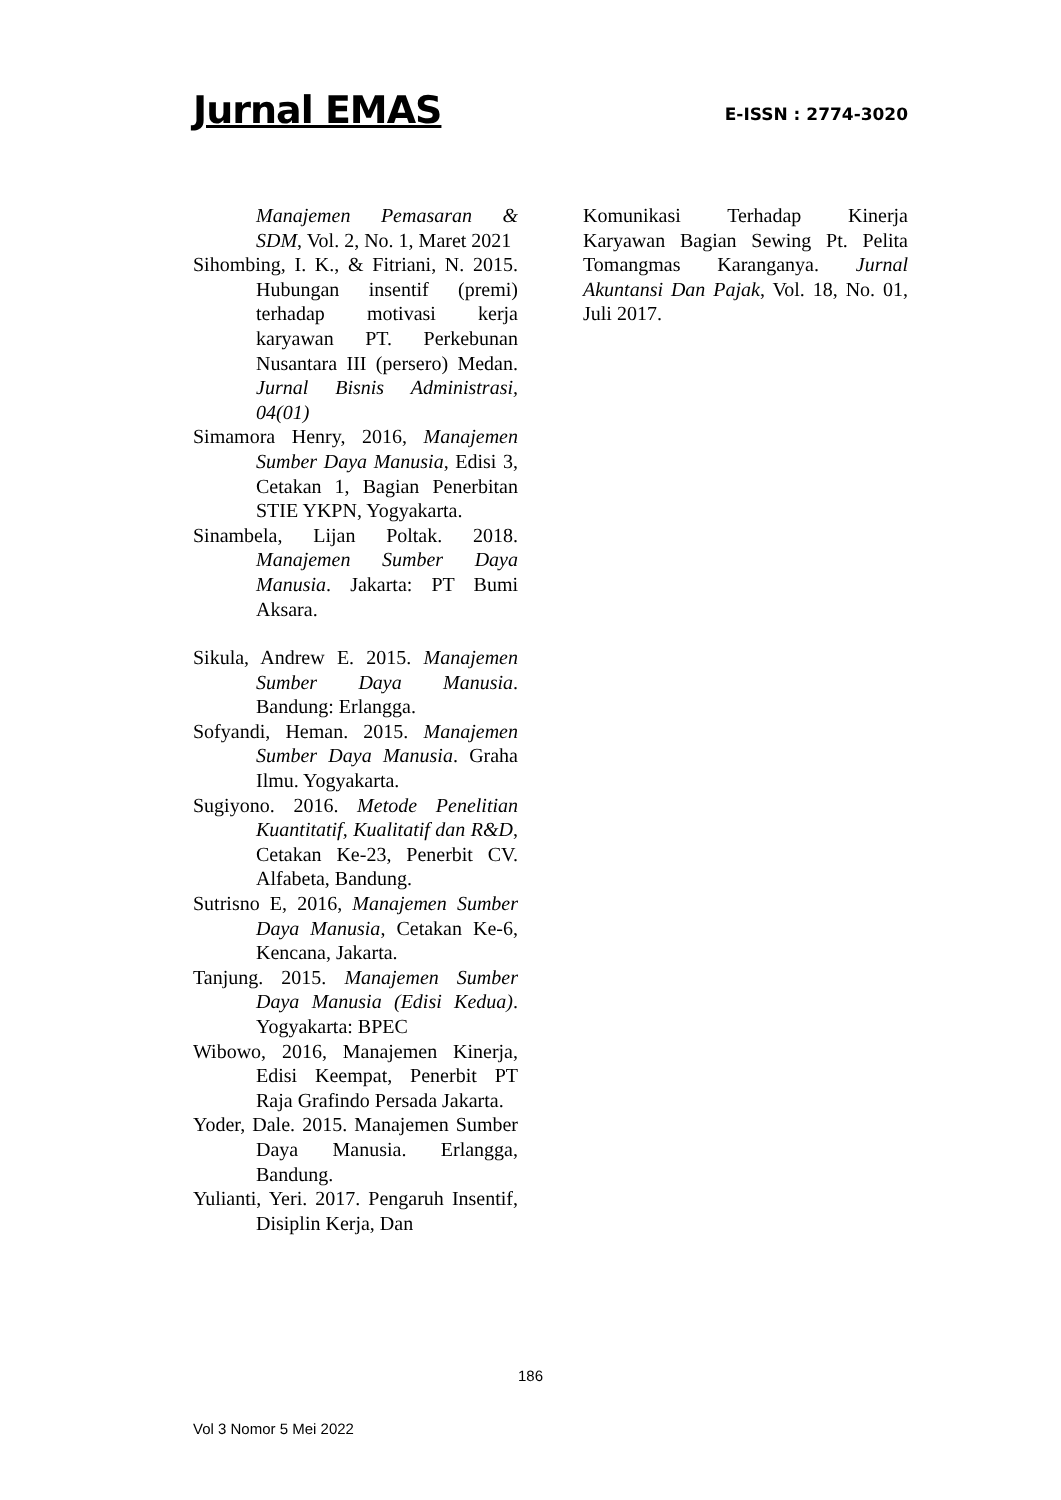Jurnal EMAS
E-ISSN : 2774-3020
Manajemen Pemasaran & SDM, Vol. 2, No. 1, Maret 2021
Sihombing, I. K., & Fitriani, N. 2015. Hubungan insentif (premi) terhadap motivasi kerja karyawan PT. Perkebunan Nusantara III (persero) Medan. Jurnal Bisnis Administrasi, 04(01)
Simamora Henry, 2016, Manajemen Sumber Daya Manusia, Edisi 3, Cetakan 1, Bagian Penerbitan STIE YKPN, Yogyakarta.
Sinambela, Lijan Poltak. 2018. Manajemen Sumber Daya Manusia. Jakarta: PT Bumi Aksara.
Sikula, Andrew E. 2015. Manajemen Sumber Daya Manusia. Bandung: Erlangga.
Sofyandi, Heman. 2015. Manajemen Sumber Daya Manusia. Graha Ilmu. Yogyakarta.
Sugiyono. 2016. Metode Penelitian Kuantitatif, Kualitatif dan R&D, Cetakan Ke-23, Penerbit CV. Alfabeta, Bandung.
Sutrisno E, 2016, Manajemen Sumber Daya Manusia, Cetakan Ke-6, Kencana, Jakarta.
Tanjung. 2015. Manajemen Sumber Daya Manusia (Edisi Kedua). Yogyakarta: BPEC
Wibowo, 2016, Manajemen Kinerja, Edisi Keempat, Penerbit PT Raja Grafindo Persada Jakarta.
Yoder, Dale. 2015. Manajemen Sumber Daya Manusia. Erlangga, Bandung.
Yulianti, Yeri. 2017. Pengaruh Insentif, Disiplin Kerja, Dan
Komunikasi Terhadap Kinerja Karyawan Bagian Sewing Pt. Pelita Tomangmas Karanganya. Jurnal Akuntansi Dan Pajak, Vol. 18, No. 01, Juli 2017.
186
Vol 3 Nomor 5 Mei 2022